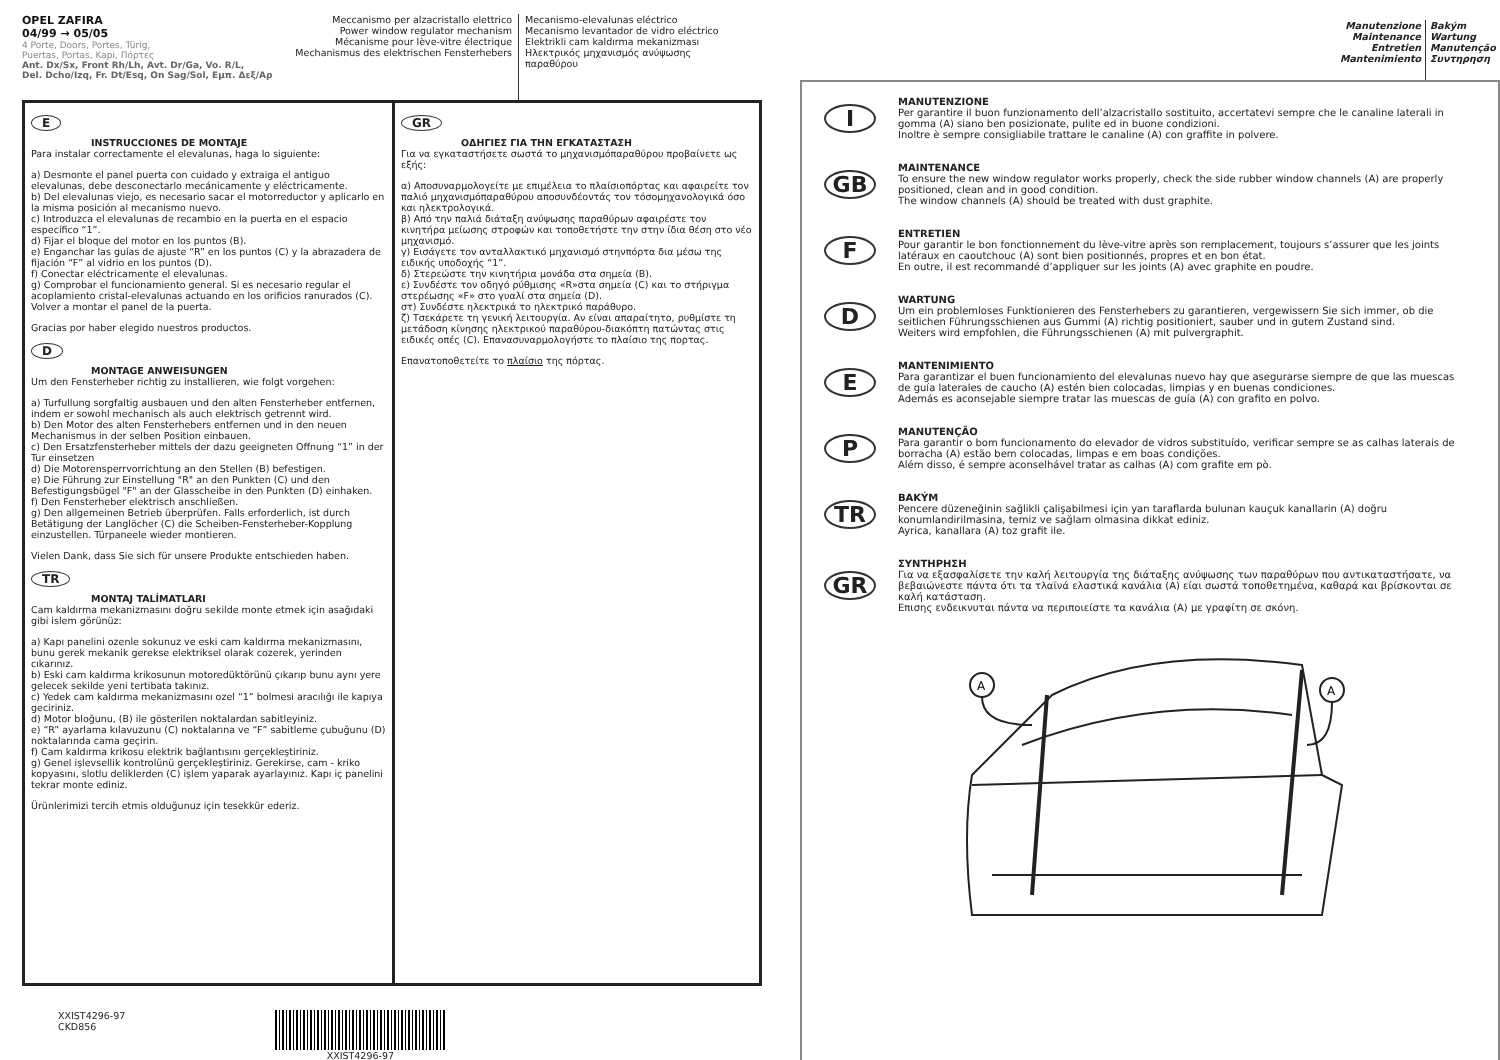OPEL ZAFIRA
04/99 → 05/05
4 Porte, Doors, Portes, Türig,
Puertas, Portas, Kapi, Πόρτες
Ant. Dx/Sx, Front Rh/Lh, Avt. Dr/Ga, Vo. R/L,
Del. Dcho/Izq, Fr. Dt/Esq, On Sag/Sol, Εμπ. Δεξ/Αρ
Meccanismo per alzacristallo elettrico
Power window regulator mechanism
Mécanisme pour lève-vitre électrique
Mechanismus des elektrischen Fensterhebers
Mecanismo-elevalunas eléctrico
Mecanismo levantador de vidro eléctrico
Elektrikli cam kaldırma mekanizması
Ηλεκτρικός μηχανισμός ανύψωσης παραθύρου
E
INSTRUCCIONES DE MONTAJE
Para instalar correctamente el elevalunas, haga lo siguiente:
a) Desmonte el panel puerta con cuidado y extraiga el antiguo elevalunas, debe desconectarlo mecánicamente y eléctricamente.
b) Del elevalunas viejo, es necesario sacar el motorreductor y aplicarlo en la misma posición al mecanismo nuevo.
c) Introduzca el elevalunas de recambio en la puerta en el espacio específico “1”.
d) Fijar el bloque del motor en los puntos (B).
e) Enganchar las guías de ajuste “R” en los puntos (C) y la abrazadera de fijación “F” al vidrio en los puntos (D).
f) Conectar eléctricamente el elevalunas.
g) Comprobar el funcionamiento general. Si es necesario regular el acoplamiento cristal-elevalunas actuando en los orificios ranurados (C). Volver a montar el panel de la puerta.
Gracias por haber elegido nuestros productos.
D
MONTAGE ANWEISUNGEN
Um den Fensterheber richtig zu installieren, wie folgt vorgehen:
a) Turfullung sorgfaltig ausbauen und den alten Fensterheber entfernen, indem er sowohl mechanisch als auch elektrisch getrennt wird.
b) Den Motor des alten Fensterhebers entfernen und in den neuen Mechanismus in der selben Position einbauen.
c) Den Ersatzfensterheber mittels der dazu geeigneten Offnung “1” in der Tur einsetzen
d) Die Motorensperrvorrichtung an den Stellen (B) befestigen.
e) Die Führung zur Einstellung "R" an den Punkten (C) und den Befestigungsbügel "F" an der Glasscheibe in den Punkten (D) einhaken.
f) Den Fensterheber elektrisch anschließen.
g) Den allgemeinen Betrieb überprüfen. Falls erforderlich, ist durch Betätigung der Langlöcher (C) die Scheiben-Fensterheber-Kopplung einzustellen. Türpaneele wieder montieren.
Vielen Dank, dass Sie sich für unsere Produkte entschieden haben.
TR
MONTAJ TALİMATLARI
Cam kaldırma mekanizmasını doğru sekilde monte etmek için asağıdaki gibi islem görünüz:
a) Kapı panelini ozenle sokunuz ve eski cam kaldırma mekanizmasını, bunu gerek mekanik gerekse elektriksel olarak cozerek, yerinden cıkarınız.
b) Eski cam kaldırma krikosunun motoredüktörünü çıkarıp bunu aynı yere gelecek sekilde yeni tertibata takınız.
c) Yedek cam kaldırma mekanizmasını ozel “1” bolmesi aracılığı ile kapıya geciriniz.
d) Motor bloğunu, (B) ile gösterilen noktalardan sabitleyiniz.
e) “R” ayarlama kılavuzunu (C) noktalarına ve “F” sabitleme çubuğunu (D) noktalarında cama geçirin.
f) Cam kaldırma krikosu elektrik bağlantısını gerçekleştiriniz.
g) Genel işlevsellik kontrolünü gerçekleştiriniz. Gerekirse, cam - kriko kopyasını, slotlu deliklerden (C) işlem yaparak ayarlayınız. Kapı iç panelini tekrar monte ediniz.
Ürünlerimizi tercih etmis olduğunuz için tesekkür ederiz.
GR
ΟΔΗΓΙΕΣ ΓΙΑ ΤΗΝ ΕΓΚΑΤΑΣΤΑΣΗ
Για να εγκαταστήσετε σωστά το μηχανισμόπαραθύρου προβαίνετε ως εξής:
α) Αποσυναρμολογείτε με επιμέλεια το πλαίσιοπόρτας και αφαιρείτε τον παλιό μηχανισμόπαραθύρου αποσυνδέοντάς τον τόσομηχανολογικά όσο και ηλεκτρολογικά.
β) Από την παλιά διάταξη ανύψωσης παραθύρων αφαιρέστε τον κινητήρα μείωσης στροφών και τοποθετήστε την στην ίδια θέση στο νέο μηχανισμό.
γ) Εισάγετε τον ανταλλακτικό μηχανισμό στηνπόρτα δια μέσω της ειδικής υποδοχής “1”.
δ) Στερεώστε την κινητήρια μονάδα στα σημεία (B).
ε) Συνδέστε τον οδηγό ρύθμισης «R»στα σημεία (C) και το στήριγμα στερέωσης «F» στο γυαλί στα σημεία (D).
στ) Συνδέστε ηλεκτρικά το ηλεκτρικό παράθυρο.
ζ) Τσεκάρετε τη γενική λειτουργία. Αν είναι απαραίτητο, ρυθμίστε τη μετάδοση κίνησης ηλεκτρικού παραθύρου-διακόπτη πατώντας στις ειδικές οπές (C). Επανασυναρμολογήστε το πλαίσιο της πορτας.
Επανατοποθετείτε το πλαίσιο της πόρτας.
XXIST4296-97
CKD856
XXIST4296-97
Manutenzione
Maintenance
Entretien
Mantenimiento
Bakým
Wartung
Manutenção
Συντηρηση
I
MANUTENZIONE
Per garantire il buon funzionamento dell’alzacristallo sostituito, accertatevi sempre che le canaline laterali in gomma (A) siano ben posizionate, pulite ed in buone condizioni.
Inoltre è sempre consigliabile trattare le canaline (A) con graffite in polvere.
GB
MAINTENANCE
To ensure the new window regulator works properly, check the side rubber window channels (A) are properly positioned, clean and in good condition.
The window channels (A) should be treated with dust graphite.
F
ENTRETIEN
Pour garantir le bon fonctionnement du lève-vitre après son remplacement, toujours s’assurer que les joints latéraux en caoutchouc (A) sont bien positionnés, propres et en bon état.
En outre, il est recommandé d’appliquer sur les joints (A) avec graphite en poudre.
D
WARTUNG
Um ein problemloses Funktionieren des Fensterhebers zu garantieren, vergewissern Sie sich immer, ob die seitlichen Führungsschienen aus Gummi (A) richtig positioniert, sauber und in gutem Zustand sind.
Weiters wird empfohlen, die Führungsschienen (A) mit pulvergraphit.
E
MANTENIMIENTO
Para garantizar el buen funcionamiento del elevalunas nuevo hay que asegurarse siempre de que las muescas de guía laterales de caucho (A) estén bien colocadas, limpias y en buenas condiciones.
Además es aconsejable siempre tratar las muescas de guía (A) con grafito en polvo.
P
MANUTENÇÃO
Para garantir o bom funcionamento do elevador de vidros substituído, verificar sempre se as calhas laterais de borracha (A) estão bem colocadas, limpas e em boas condições.
Além disso, é sempre aconselhável tratar as calhas (A) com grafite em pò.
TR
BAKÝM
Pencere düzeneğinin sağlikli çalişabilmesi için yan taraflarda bulunan kauçuk kanallarin (A) doğru konumlandirilmasina, temiz ve sağlam olmasina dikkat ediniz.
Ayrica, kanallara (A) toz grafit ile.
GR
ΣΥΝΤΗΡΗΣΗ
Για να εξασφαλίσετε την καλή λειτουργία της διάταξης ανύψωσης των παραθύρων που αντικαταστήσατε, να βεβαιώνεστε πάντα ότι τα τλαϊνά ελαστικά κανάλια (A) είαι σωστά τοποθετημένα, καθαρά και βρίσκονται σε καλή κατάσταση.
Επισης ενδεικνυται πάντα να περιποιείστε τα κανάλια (A) με γραφίτη σε σκόνη.
A
A